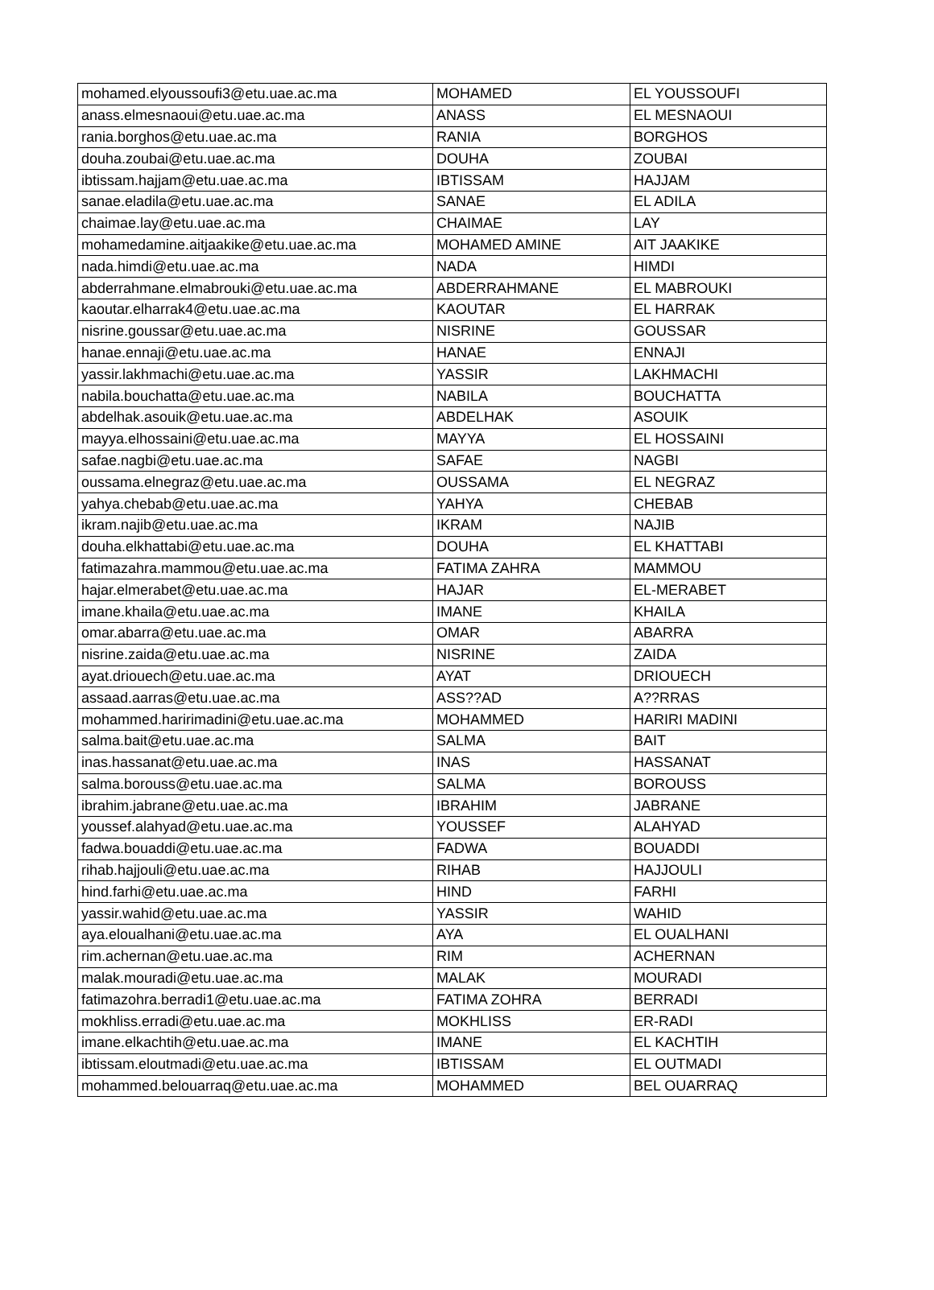| mohamed.elyoussoufi3@etu.uae.ac.ma | MOHAMED | EL YOUSSOUFI |
| anass.elmesnaoui@etu.uae.ac.ma | ANASS | EL MESNAOUI |
| rania.borghos@etu.uae.ac.ma | RANIA | BORGHOS |
| douha.zoubai@etu.uae.ac.ma | DOUHA | ZOUBAI |
| ibtissam.hajjam@etu.uae.ac.ma | IBTISSAM | HAJJAM |
| sanae.eladila@etu.uae.ac.ma | SANAE | EL ADILA |
| chaimae.lay@etu.uae.ac.ma | CHAIMAE | LAY |
| mohamedamine.aitjaakike@etu.uae.ac.ma | MOHAMED AMINE | AIT JAAKIKE |
| nada.himdi@etu.uae.ac.ma | NADA | HIMDI |
| abderrahmane.elmabrouki@etu.uae.ac.ma | ABDERRAHMANE | EL MABROUKI |
| kaoutar.elharrak4@etu.uae.ac.ma | KAOUTAR | EL HARRAK |
| nisrine.goussar@etu.uae.ac.ma | NISRINE | GOUSSAR |
| hanae.ennaji@etu.uae.ac.ma | HANAE | ENNAJI |
| yassir.lakhmachi@etu.uae.ac.ma | YASSIR | LAKHMACHI |
| nabila.bouchatta@etu.uae.ac.ma | NABILA | BOUCHATTA |
| abdelhak.asouik@etu.uae.ac.ma | ABDELHAK | ASOUIK |
| mayya.elhossaini@etu.uae.ac.ma | MAYYA | EL HOSSAINI |
| safae.nagbi@etu.uae.ac.ma | SAFAE | NAGBI |
| oussama.elnegraz@etu.uae.ac.ma | OUSSAMA | EL NEGRAZ |
| yahya.chebab@etu.uae.ac.ma | YAHYA | CHEBAB |
| ikram.najib@etu.uae.ac.ma | IKRAM | NAJIB |
| douha.elkhattabi@etu.uae.ac.ma | DOUHA | EL KHATTABI |
| fatimazahra.mammou@etu.uae.ac.ma | FATIMA ZAHRA | MAMMOU |
| hajar.elmerabet@etu.uae.ac.ma | HAJAR | EL-MERABET |
| imane.khaila@etu.uae.ac.ma | IMANE | KHAILA |
| omar.abarra@etu.uae.ac.ma | OMAR | ABARRA |
| nisrine.zaida@etu.uae.ac.ma | NISRINE | ZAIDA |
| ayat.driouech@etu.uae.ac.ma | AYAT | DRIOUECH |
| assaad.aarras@etu.uae.ac.ma | ASS??AD | A??RRAS |
| mohammed.haririmadini@etu.uae.ac.ma | MOHAMMED | HARIRI MADINI |
| salma.bait@etu.uae.ac.ma | SALMA | BAIT |
| inas.hassanat@etu.uae.ac.ma | INAS | HASSANAT |
| salma.borouss@etu.uae.ac.ma | SALMA | BOROUSS |
| ibrahim.jabrane@etu.uae.ac.ma | IBRAHIM | JABRANE |
| youssef.alahyad@etu.uae.ac.ma | YOUSSEF | ALAHYAD |
| fadwa.bouaddi@etu.uae.ac.ma | FADWA | BOUADDI |
| rihab.hajjouli@etu.uae.ac.ma | RIHAB | HAJJOULI |
| hind.farhi@etu.uae.ac.ma | HIND | FARHI |
| yassir.wahid@etu.uae.ac.ma | YASSIR | WAHID |
| aya.eloualhani@etu.uae.ac.ma | AYA | EL OUALHANI |
| rim.achernan@etu.uae.ac.ma | RIM | ACHERNAN |
| malak.mouradi@etu.uae.ac.ma | MALAK | MOURADI |
| fatimazohra.berradi1@etu.uae.ac.ma | FATIMA ZOHRA | BERRADI |
| mokhliss.erradi@etu.uae.ac.ma | MOKHLISS | ER-RADI |
| imane.elkachtih@etu.uae.ac.ma | IMANE | EL KACHTIH |
| ibtissam.eloutmadi@etu.uae.ac.ma | IBTISSAM | EL OUTMADI |
| mohammed.belouarraq@etu.uae.ac.ma | MOHAMMED | BEL OUARRAQ |